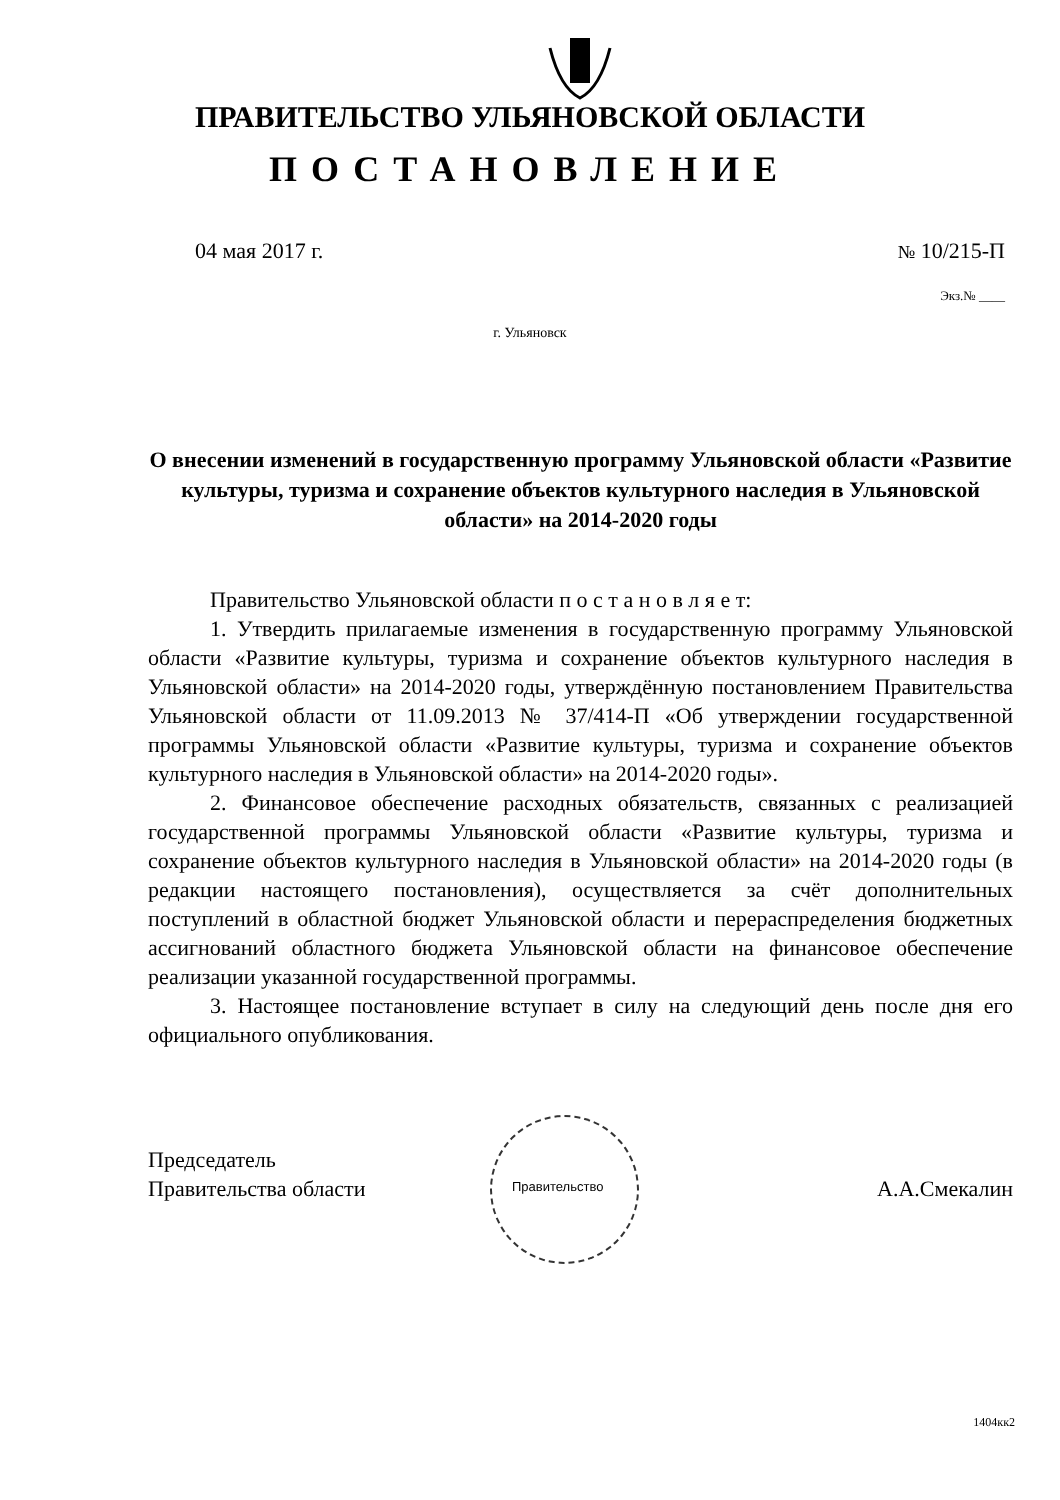ПРАВИТЕЛЬСТВО УЛЬЯНОВСКОЙ ОБЛАСТИ
ПОСТАНОВЛЕНИЕ
04 мая 2017 г. № 10/215-П
Экз.№ ____
г. Ульяновск
О внесении изменений в государственную программу Ульяновской области «Развитие культуры, туризма и сохранение объектов культурного наследия в Ульяновской области» на 2014-2020 годы
Правительство Ульяновской области п о с т а н о в л я е т:
1. Утвердить прилагаемые изменения в государственную программу Ульяновской области «Развитие культуры, туризма и сохранение объектов культурного наследия в Ульяновской области» на 2014-2020 годы, утверждённую постановлением Правительства Ульяновской области от 11.09.2013 № 37/414-П «Об утверждении государственной программы Ульяновской области «Развитие культуры, туризма и сохранение объектов культурного наследия в Ульяновской области» на 2014-2020 годы».
2. Финансовое обеспечение расходных обязательств, связанных с реализацией государственной программы Ульяновской области «Развитие культуры, туризма и сохранение объектов культурного наследия в Ульяновской области» на 2014-2020 годы (в редакции настоящего постановления), осуществляется за счёт дополнительных поступлений в областной бюджет Ульяновской области и перераспределения бюджетных ассигнований областного бюджета Ульяновской области на финансовое обеспечение реализации указанной государственной программы.
3. Настоящее постановление вступает в силу на следующий день после дня его официального опубликования.
Правительство
Председатель
Правительства области
А.А.Смекалин
1404кк2